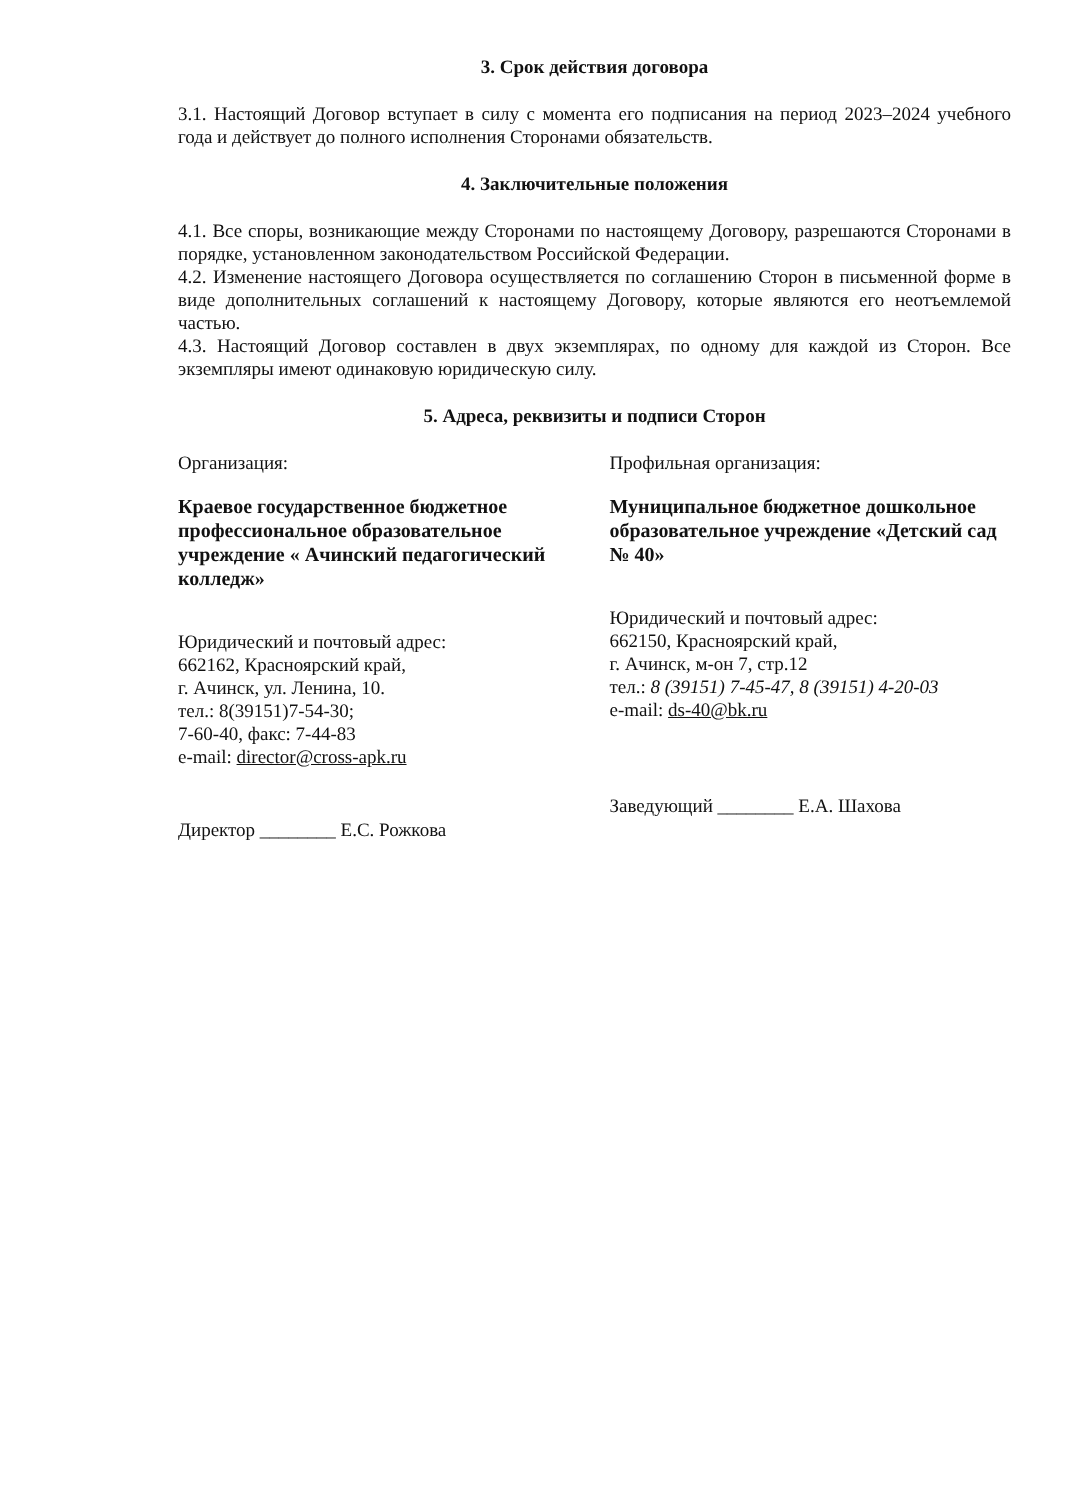3. Срок действия договора
3.1. Настоящий Договор вступает в силу с момента его подписания на период 2023–2024 учебного года и действует до полного исполнения Сторонами обязательств.
4. Заключительные положения
4.1. Все споры, возникающие между Сторонами по настоящему Договору, разрешаются Сторонами в порядке, установленном законодательством Российской Федерации.
4.2. Изменение настоящего Договора осуществляется по соглашению Сторон в письменной форме в виде дополнительных соглашений к настоящему Договору, которые являются его неотъемлемой частью.
4.3. Настоящий Договор составлен в двух экземплярах, по одному для каждой из Сторон. Все экземпляры имеют одинаковую юридическую силу.
5. Адреса, реквизиты и подписи Сторон
Организация:
Краевое государственное бюджетное профессиональное образовательное учреждение « Ачинский педагогический колледж»
Юридический и почтовый адрес:
662162, Красноярский край,
г. Ачинск, ул. Ленина, 10.
тел.: 8(39151)7-54-30;
7-60-40, факс: 7-44-83
e-mail: director@cross-apk.ru
Директор ________ Е.С. Рожкова
Профильная организация:
Муниципальное бюджетное дошкольное образовательное учреждение «Детский сад № 40»
Юридический и почтовый адрес:
662150, Красноярский край,
г. Ачинск, м-он 7, стр.12
тел.: 8 (39151) 7-45-47, 8 (39151) 4-20-03
e-mail: ds-40@bk.ru
Заведующий ________ Е.А. Шахова